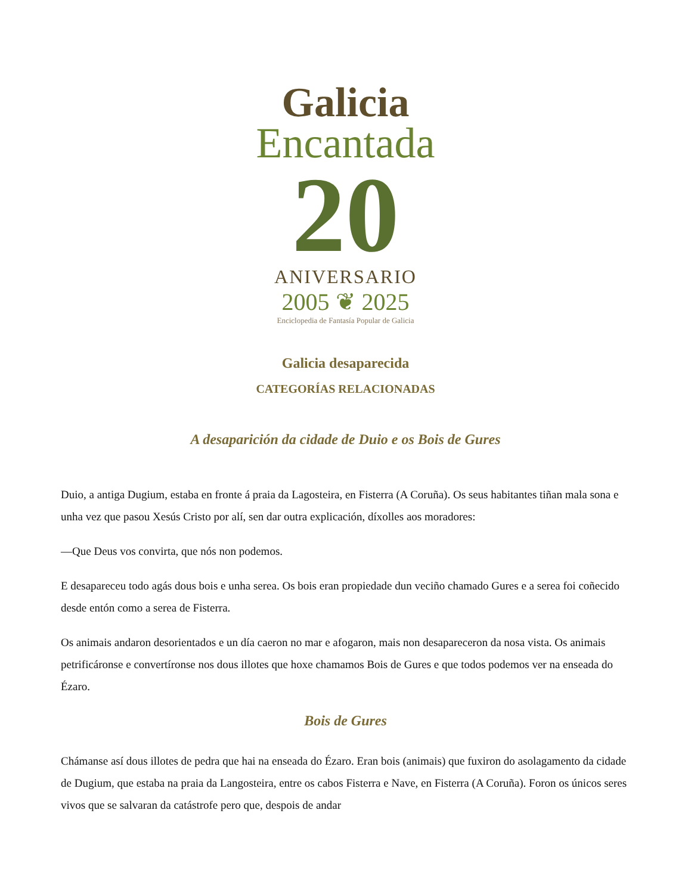Galicia
Encantada
20
ANIVERSARIO
2005 ❦ 2025
Enciclopedia de Fantasía Popular de Galicia
Galicia desaparecida
CATEGORÍAS RELACIONADAS
A desaparición da cidade de Duio e os Bois de Gures
Duio, a antiga Dugium, estaba en fronte á praia da Lagosteira, en Fisterra (A Coruña). Os seus habitantes tiñan mala sona e unha vez que pasou Xesús Cristo por alí, sen dar outra explicación, díxolles aos moradores:
—Que Deus vos convirta, que nós non podemos.
E desapareceu todo agás dous bois e unha serea. Os bois eran propiedade dun veciño chamado Gures e a serea foi coñecido desde entón como a serea de Fisterra.
Os animais andaron desorientados e un día caeron no mar e afogaron, mais non desapareceron da nosa vista. Os animais petrificáronse e convertíronse nos dous illotes que hoxe chamamos Bois de Gures e que todos podemos ver na enseada do Ézaro.
Bois de Gures
Chámanse así dous illotes de pedra que hai na enseada do Ézaro. Eran bois (animais) que fuxiron do asolagamento da cidade de Dugium, que estaba na praia da Langosteira, entre os cabos Fisterra e Nave, en Fisterra (A Coruña). Foron os únicos seres vivos que se salvaran da catástrofe pero que, despois de andar